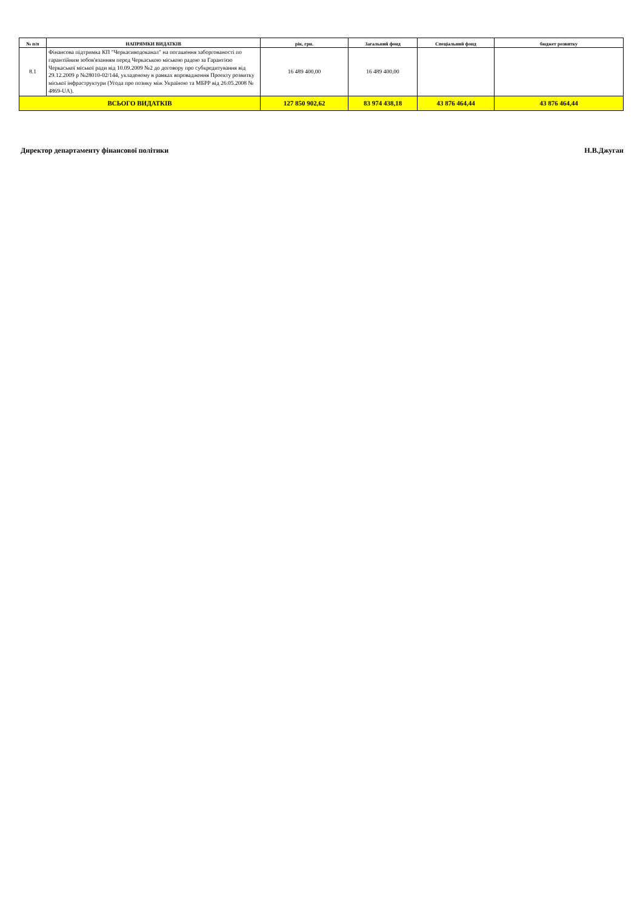| № п/п | НАПРЯМКИ ВИДАТКІВ | рік, грн. | Загальний фонд | Спеціальний фонд | бюджет розвитку |
| --- | --- | --- | --- | --- | --- |
| 8.1 | Фінансова підтримка КП "Черкасиводоканал" на погашення заборгованості по гарантійним зобов'язанням перед Черкаською міською радою за Гарантією Черкаської міської ради від 10.09.2009 №2 до договору про субкредитування від 29.12.2009 р №28010-02/144, укладеному в рамках впровадження Проекту розвитку міської інфраструктури (Угода про позику між Україною та МБРР від 26.05.2008 № 4869-UA). | 16 489 400,00 | 16 489 400,00 | | |
| ВСЬОГО ВИДАТКІВ | | 127 850 902,62 | 83 974 438,18 | 43 876 464,44 | 43 876 464,44 |
Директор департаменту фінансової політики Н.В.Джуган